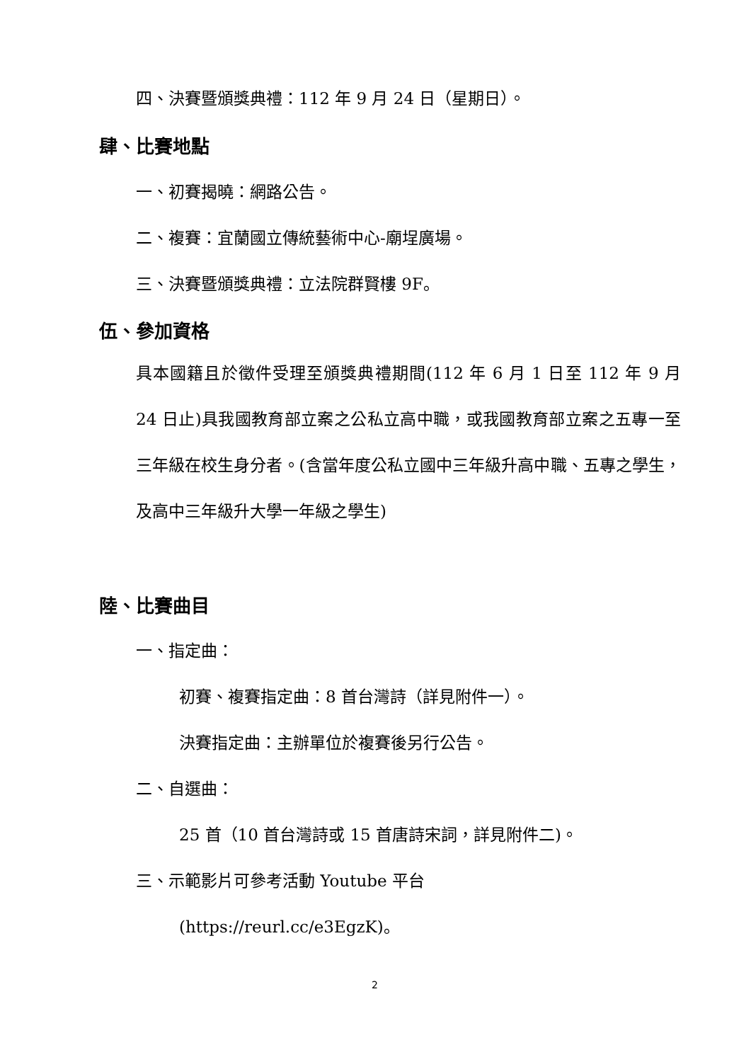四、決賽暨頒獎典禮：112 年 9 月 24 日（星期日）。
肆、比賽地點
一、初賽揭曉：網路公告。
二、複賽：宜蘭國立傳統藝術中心-廟埕廣場。
三、決賽暨頒獎典禮：立法院群賢樓 9F。
伍、參加資格
具本國籍且於徵件受理至頒獎典禮期間(112 年 6 月 1 日至 112 年 9 月 24 日止)具我國教育部立案之公私立高中職，或我國教育部立案之五專一至三年級在校生身分者。(含當年度公私立國中三年級升高中職、五專之學生，及高中三年級升大學一年級之學生)
陸、比賽曲目
一、指定曲：
初賽、複賽指定曲：8 首台灣詩（詳見附件一）。
決賽指定曲：主辦單位於複賽後另行公告。
二、自選曲：
25 首（10 首台灣詩或 15 首唐詩宋詞，詳見附件二)。
三、示範影片可參考活動 Youtube 平台
(https://reurl.cc/e3EgzK)。
2